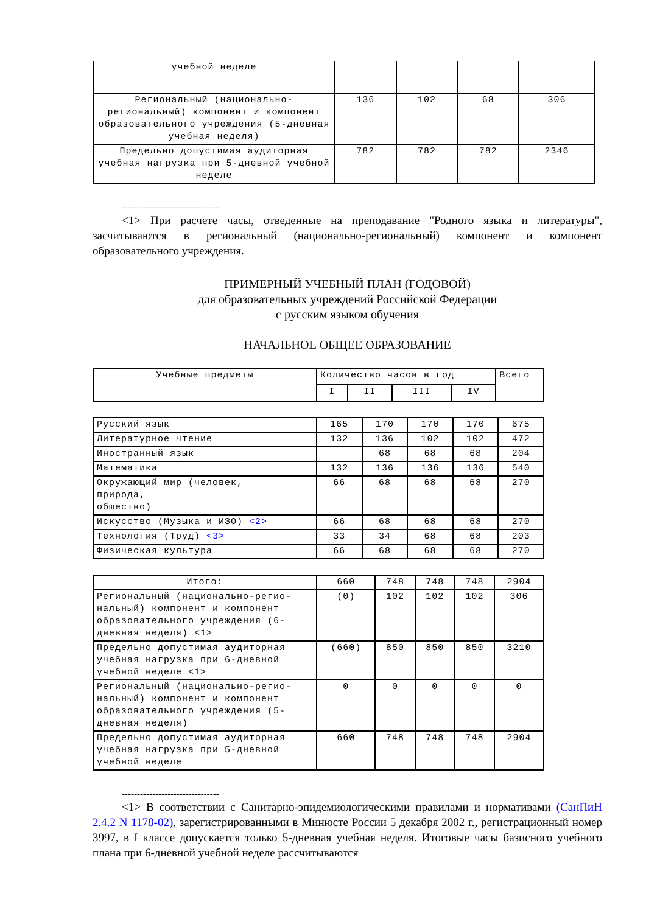| учебной неделе | | | | |
| Региональный (национально-региональный) компонент и компонент образовательного учреждения (5-дневная учебная неделя) | 136 | 102 | 68 | 306 |
| Предельно допустимая аудиторная учебная нагрузка при 5-дневной учебной неделе | 782 | 782 | 782 | 2346 |
--------------------------------
<1> При расчете часы, отведенные на преподавание "Родного языка и литературы", засчитываются в региональный (национально-региональный) компонент и компонент образовательного учреждения.
ПРИМЕРНЫЙ УЧЕБНЫЙ ПЛАН (ГОДОВОЙ)
для образовательных учреждений Российской Федерации
с русским языком обучения
НАЧАЛЬНОЕ ОБЩЕЕ ОБРАЗОВАНИЕ
| Учебные предметы | Количество часов в год | | | | Всего |
| --- | --- | --- | --- | --- | --- |
| | I | II | III | IV | |
| Русский язык | 165 | 170 | 170 | 170 | 675 |
| Литературное чтение | 132 | 136 | 102 | 102 | 472 |
| Иностранный язык | | 68 | 68 | 68 | 204 |
| Математика | 132 | 136 | 136 | 136 | 540 |
| Окружающий мир (человек, природа, общество) | 66 | 68 | 68 | 68 | 270 |
| Искусство (Музыка и ИЗО) <2> | 66 | 68 | 68 | 68 | 270 |
| Технология (Труд) <3> | 33 | 34 | 68 | 68 | 203 |
| Физическая культура | 66 | 68 | 68 | 68 | 270 |
| Итого: | 660 | 748 | 748 | 748 | 2904 |
| Региональный (национально-регио-нальный) компонент и компонент образовательного учреждения (6-дневная неделя) <1> | (0) | 102 | 102 | 102 | 306 |
| Предельно допустимая аудиторная учебная нагрузка при 6-дневной учебной неделе <1> | (660) | 850 | 850 | 850 | 3210 |
| Региональный (национально-регио-нальный) компонент и компонент образовательного учреждения (5-дневная неделя) | 0 | 0 | 0 | 0 | 0 |
| Предельно допустимая аудиторная учебная нагрузка при 5-дневной учебной неделе | 660 | 748 | 748 | 748 | 2904 |
--------------------------------
<1> В соответствии с Санитарно-эпидемиологическими правилами и нормативами (СанПиН 2.4.2 N 1178-02), зарегистрированными в Минюсте России 5 декабря 2002 г., регистрационный номер 3997, в I классе допускается только 5-дневная учебная неделя. Итоговые часы базисного учебного плана при 6-дневной учебной неделе рассчитываются